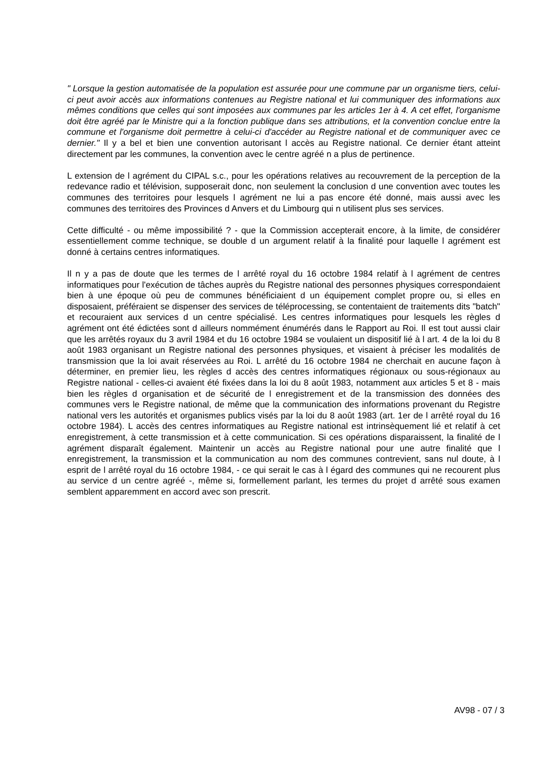" Lorsque la gestion automatisée de la population est assurée pour une commune par un organisme tiers, celui-ci peut avoir accès aux informations contenues au Registre national et lui communiquer des informations aux mêmes conditions que celles qui sont imposées aux communes par les articles 1er à 4. A cet effet, l'organisme doit être agréé par le Ministre qui a la fonction publique dans ses attributions, et la convention conclue entre la commune et l'organisme doit permettre à celui-ci d'accéder au Registre national et de communiquer avec ce dernier." Il y a bel et bien une convention autorisant l accès au Registre national. Ce dernier étant atteint directement par les communes, la convention avec le centre agréé n a plus de pertinence.
L extension de l agrément du CIPAL s.c., pour les opérations relatives au recouvrement de la perception de la redevance radio et télévision, supposerait donc, non seulement la conclusion d une convention avec toutes les communes des territoires pour lesquels l agrément ne lui a pas encore été donné, mais aussi avec les communes des territoires des Provinces d Anvers et du Limbourg qui n utilisent plus ses services.
Cette difficulté - ou même impossibilité ? - que la Commission accepterait encore, à la limite, de considérer essentiellement comme technique, se double d un argument relatif à la finalité pour laquelle l agrément est donné à certains centres informatiques.
Il n y a pas de doute que les termes de l arrêté royal du 16 octobre 1984 relatif à l agrément de centres informatiques pour l'exécution de tâches auprès du Registre national des personnes physiques correspondaient bien à une époque où peu de communes bénéficiaient d un équipement complet propre ou, si elles en disposaient, préféraient se dispenser des services de téléprocessing, se contentaient de traitements dits "batch" et recouraient aux services d un centre spécialisé. Les centres informatiques pour lesquels les règles d agrément ont été édictées sont d ailleurs nommément énumérés dans le Rapport au Roi. Il est tout aussi clair que les arrêtés royaux du 3 avril 1984 et du 16 octobre 1984 se voulaient un dispositif lié à l art. 4 de la loi du 8 août 1983 organisant un Registre national des personnes physiques, et visaient à préciser les modalités de transmission que la loi avait réservées au Roi. L arrêté du 16 octobre 1984 ne cherchait en aucune façon à déterminer, en premier lieu, les règles d accès des centres informatiques régionaux ou sous-régionaux au Registre national - celles-ci avaient été fixées dans la loi du 8 août 1983, notamment aux articles 5 et 8 - mais bien les règles d organisation et de sécurité de l enregistrement et de la transmission des données des communes vers le Registre national, de même que la communication des informations provenant du Registre national vers les autorités et organismes publics visés par la loi du 8 août 1983 (art. 1er de l arrêté royal du 16 octobre 1984). L accès des centres informatiques au Registre national est intrinsèquement lié et relatif à cet enregistrement, à cette transmission et à cette communication. Si ces opérations disparaissent, la finalité de l agrément disparaît également. Maintenir un accès au Registre national pour une autre finalité que l enregistrement, la transmission et la communication au nom des communes contrevient, sans nul doute, à l esprit de l arrêté royal du 16 octobre 1984, - ce qui serait le cas à l égard des communes qui ne recourent plus au service d un centre agréé -, même si, formellement parlant, les termes du projet d arrêté sous examen semblent apparemment en accord avec son prescrit.
AV98 - 07 / 3